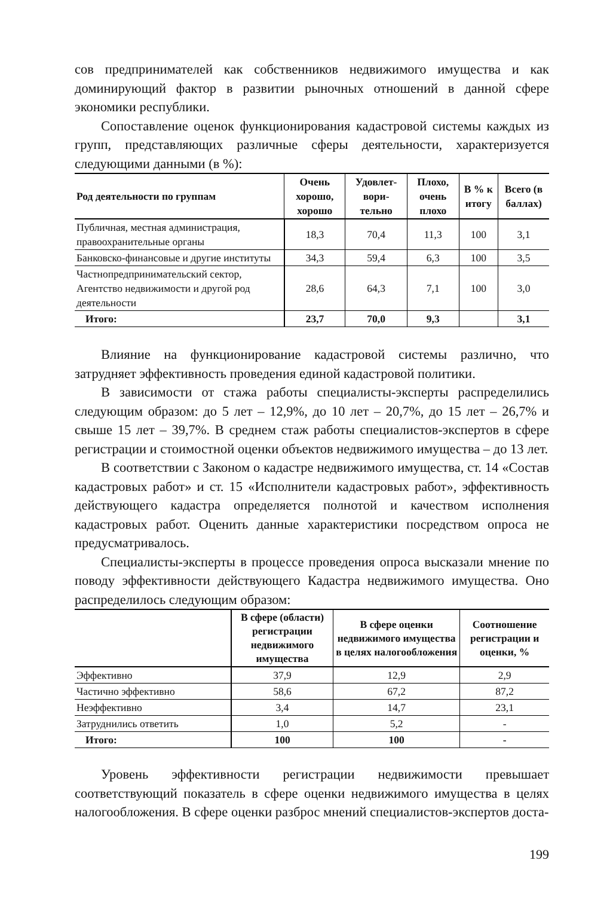сов предпринимателей как собственников недвижимого имущества и как доминирующий фактор в развитии рыночных отношений в данной сфере экономики республики.
Сопоставление оценок функционирования кадастровой системы каждых из групп, представляющих различные сферы деятельности, характеризуется следующими данными (в %):
| Род деятельности по группам | Очень хорошо, хорошо | Удовлет-вори-тельно | Плохо, очень плохо | В % к итогу | Всего (в баллах) |
| --- | --- | --- | --- | --- | --- |
| Публичная, местная администрация, правоохранительные органы | 18,3 | 70,4 | 11,3 | 100 | 3,1 |
| Банковско-финансовые и другие институты | 34,3 | 59,4 | 6,3 | 100 | 3,5 |
| Частнопредпринимательский сектор, Агентство недвижимости и другой род деятельности | 28,6 | 64,3 | 7,1 | 100 | 3,0 |
| Итого: | 23,7 | 70,0 | 9,3 | | 3,1 |
Влияние на функционирование кадастровой системы различно, что затрудняет эффективность проведения единой кадастровой политики.
В зависимости от стажа работы специалисты-эксперты распределились следующим образом: до 5 лет – 12,9%, до 10 лет – 20,7%, до 15 лет – 26,7% и свыше 15 лет – 39,7%. В среднем стаж работы специалистов-экспертов в сфере регистрации и стоимостной оценки объектов недвижимого имущества – до 13 лет.
В соответствии с Законом о кадастре недвижимого имущества, ст. 14 «Состав кадастровых работ» и ст. 15 «Исполнители кадастровых работ», эффективность действующего кадастра определяется полнотой и качеством исполнения кадастровых работ. Оценить данные характеристики посредством опроса не предусматривалось.
Специалисты-эксперты в процессе проведения опроса высказали мнение по поводу эффективности действующего Кадастра недвижимого имущества. Оно распределилось следующим образом:
| | В сфере (области) регистрации недвижимого имущества | В сфере оценки недвижимого имущества в целях налогообложения | Соотношение регистрации и оценки, % |
| --- | --- | --- | --- |
| Эффективно | 37,9 | 12,9 | 2,9 |
| Частично эффективно | 58,6 | 67,2 | 87,2 |
| Неэффективно | 3,4 | 14,7 | 23,1 |
| Затруднились ответить | 1,0 | 5,2 | - |
| Итого: | 100 | 100 | - |
Уровень эффективности регистрации недвижимости превышает соответствующий показатель в сфере оценки недвижимого имущества в целях налогообложения. В сфере оценки разброс мнений специалистов-экспертов доста-
199